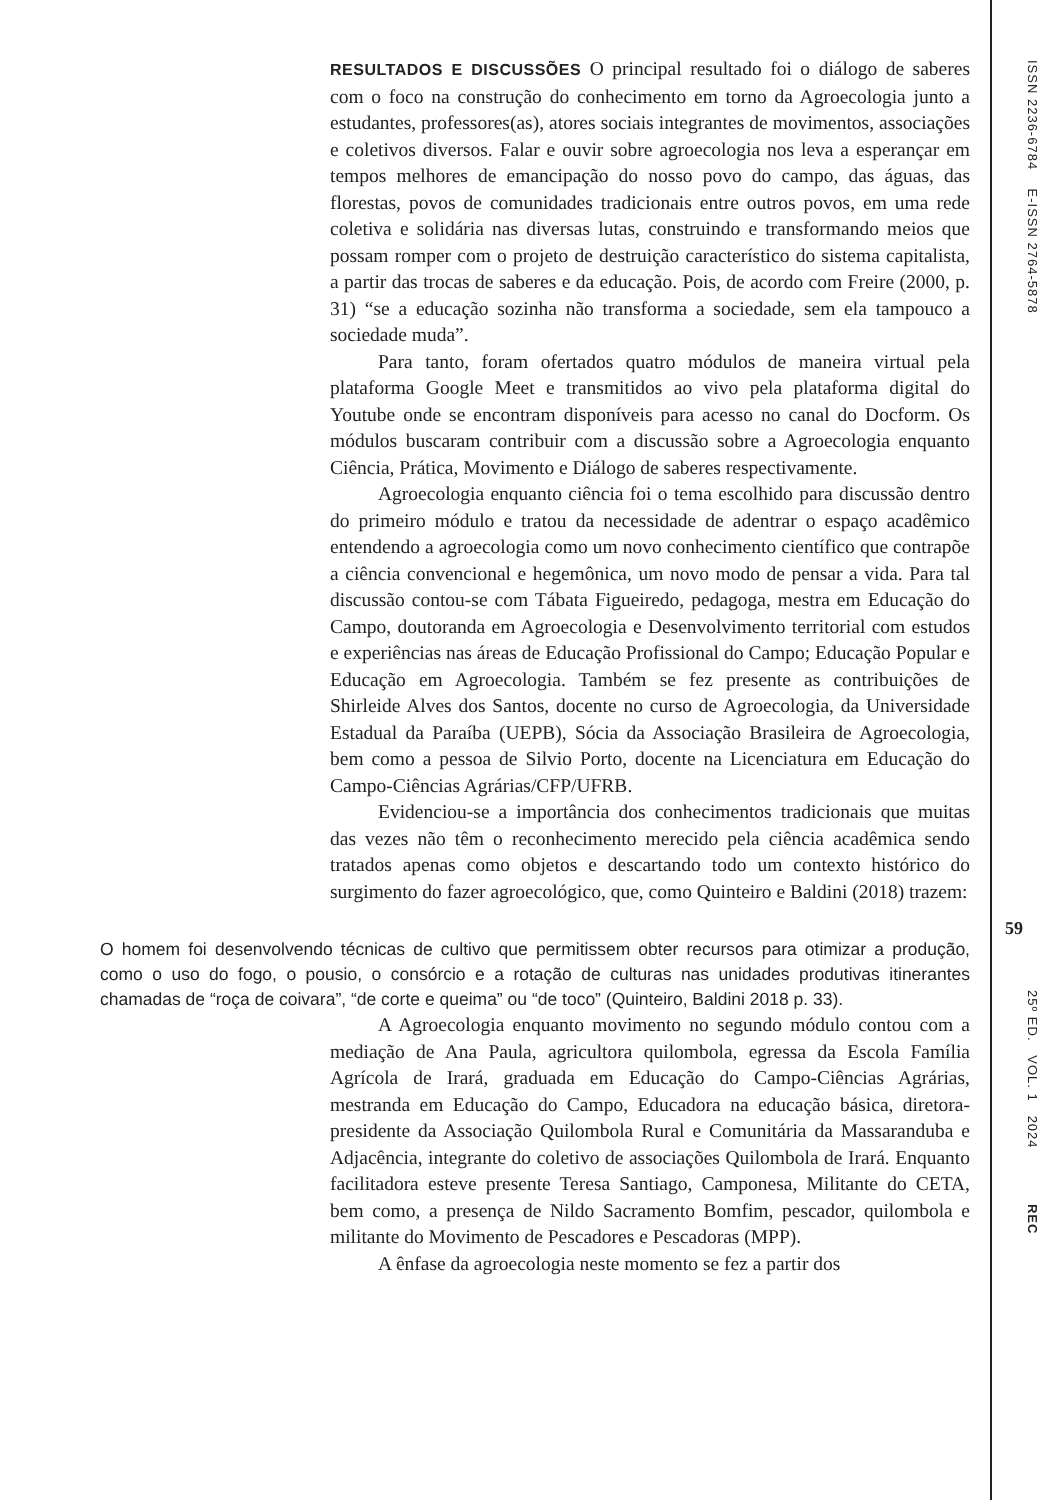RESULTADOS E DISCUSSÕES O principal resultado foi o diálogo de saberes com o foco na construção do conhecimento em torno da Agroecologia junto a estudantes, professores(as), atores sociais integrantes de movimentos, associações e coletivos diversos. Falar e ouvir sobre agroecologia nos leva a esperançar em tempos melhores de emancipação do nosso povo do campo, das águas, das florestas, povos de comunidades tradicionais entre outros povos, em uma rede coletiva e solidária nas diversas lutas, construindo e transformando meios que possam romper com o projeto de destruição característico do sistema capitalista, a partir das trocas de saberes e da educação. Pois, de acordo com Freire (2000, p. 31) “se a educação sozinha não transforma a sociedade, sem ela tampouco a sociedade muda”.
Para tanto, foram ofertados quatro módulos de maneira virtual pela plataforma Google Meet e transmitidos ao vivo pela plataforma digital do Youtube onde se encontram disponíveis para acesso no canal do Docform. Os módulos buscaram contribuir com a discussão sobre a Agroecologia enquanto Ciência, Prática, Movimento e Diálogo de saberes respectivamente.
Agroecologia enquanto ciência foi o tema escolhido para discussão dentro do primeiro módulo e tratou da necessidade de adentrar o espaço acadêmico entendendo a agroecologia como um novo conhecimento científico que contrapõe a ciência convencional e hegemônica, um novo modo de pensar a vida. Para tal discussão contou-se com Tábata Figueiredo, pedagoga, mestra em Educação do Campo, doutoranda em Agroecologia e Desenvolvimento territorial com estudos e experiências nas áreas de Educação Profissional do Campo; Educação Popular e Educação em Agroecologia. Também se fez presente as contribuições de Shirleide Alves dos Santos, docente no curso de Agroecologia, da Universidade Estadual da Paraíba (UEPB), Sócia da Associação Brasileira de Agroecologia, bem como a pessoa de Silvio Porto, docente na Licenciatura em Educação do Campo-Ciências Agrárias/CFP/UFRB.
Evidenciou-se a importância dos conhecimentos tradicionais que muitas das vezes não têm o reconhecimento merecido pela ciência acadêmica sendo tratados apenas como objetos e descartando todo um contexto histórico do surgimento do fazer agroecológico, que, como Quinteiro e Baldini (2018) trazem:
O homem foi desenvolvendo técnicas de cultivo que permitissem obter recursos para otimizar a produção, como o uso do fogo, o pousio, o consórcio e a rotação de culturas nas unidades produtivas itinerantes chamadas de “roça de coivara”, “de corte e queima” ou “de toco” (Quinteiro, Baldini 2018 p. 33).
A Agroecologia enquanto movimento no segundo módulo contou com a mediação de Ana Paula, agricultora quilombola, egressa da Escola Família Agrícola de Irará, graduada em Educação do Campo-Ciências Agrárias, mestranda em Educação do Campo, Educadora na educação básica, diretora-presidente da Associação Quilombola Rural e Comunitária da Massaranduba e Adjacência, integrante do coletivo de associações Quilombola de Irará. Enquanto facilitadora esteve presente Teresa Santiago, Camponesa, Militante do CETA, bem como, a presença de Nildo Sacramento Bomfim, pescador, quilombola e militante do Movimento de Pescadores e Pescadoras (MPP).
A ênfase da agroecologia neste momento se fez a partir dos
ISSN 2236-6784 E-ISSN 2764-5878
59
25º ED. VOL. 1 2024 REC